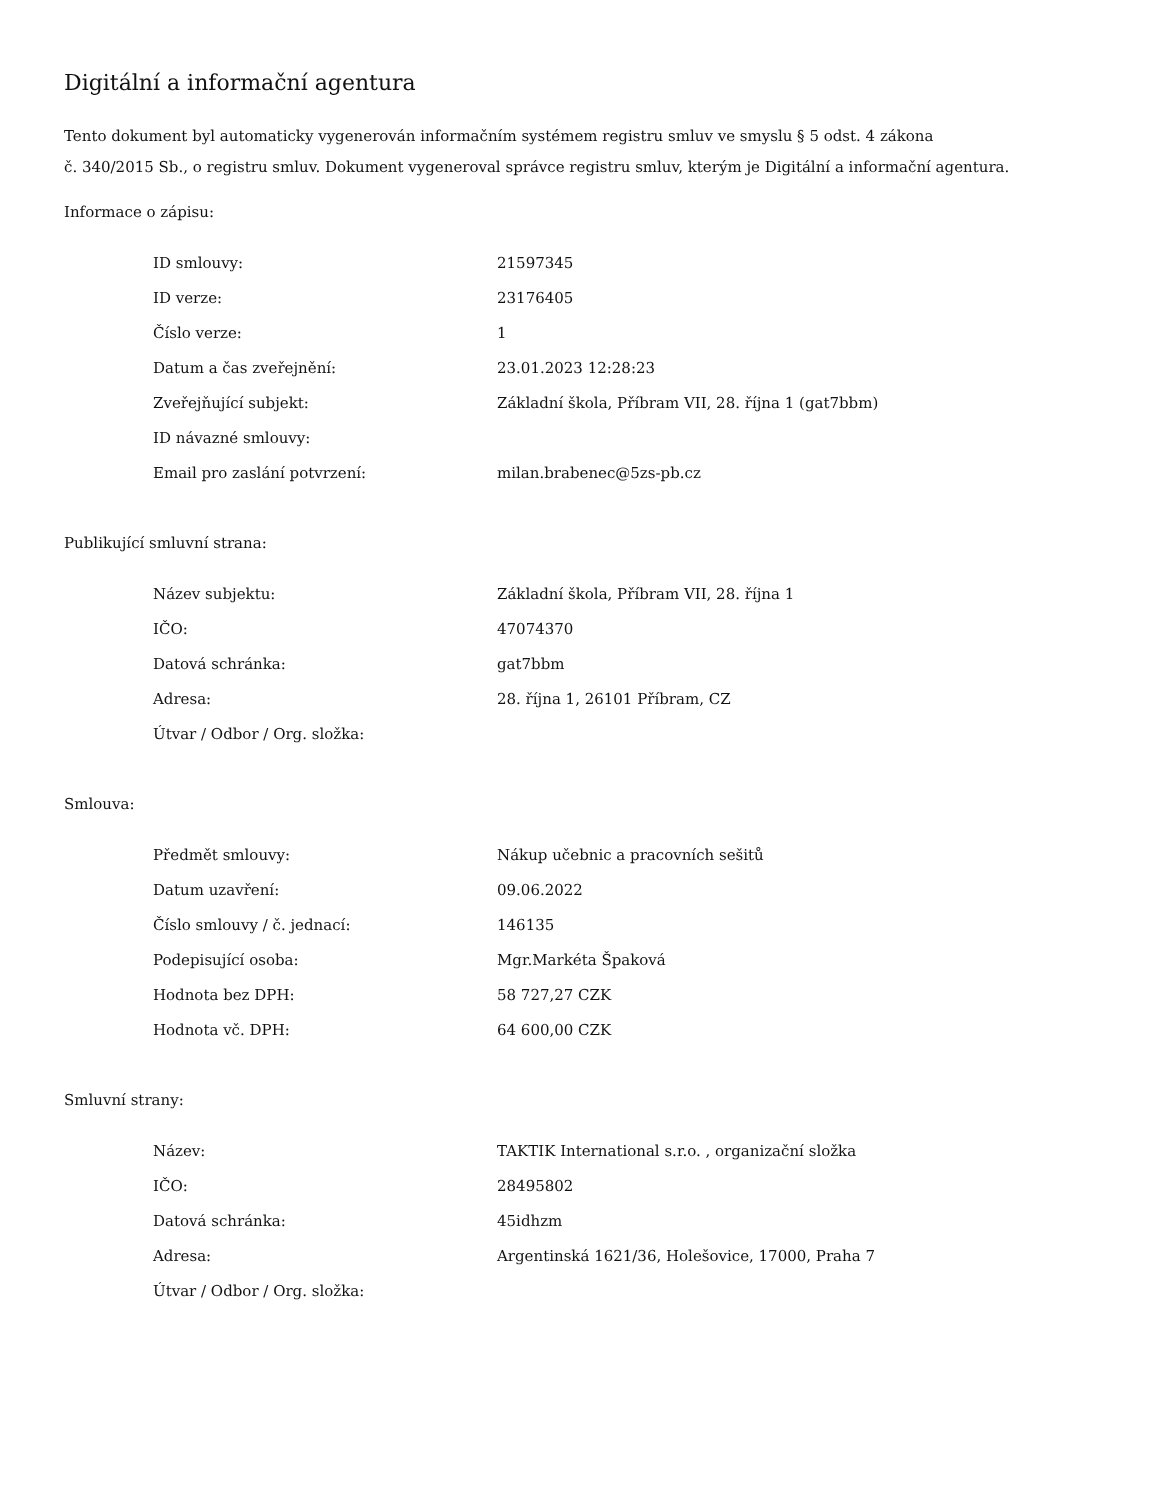Digitální a informační agentura
Tento dokument byl automaticky vygenerován informačním systémem registru smluv ve smyslu § 5 odst. 4 zákona
č. 340/2015 Sb., o registru smluv. Dokument vygeneroval správce registru smluv, kterým je Digitální a informační agentura.
Informace o zápisu:
| ID smlouvy: | 21597345 |
| ID verze: | 23176405 |
| Číslo verze: | 1 |
| Datum a čas zveřejnění: | 23.01.2023 12:28:23 |
| Zveřejňující subjekt: | Základní škola, Příbram VII, 28. října 1 (gat7bbm) |
| ID návazné smlouvy: | |
| Email pro zaslání potvrzení: | milan.brabenec@5zs-pb.cz |
Publikující smluvní strana:
| Název subjektu: | Základní škola, Příbram VII, 28. října 1 |
| IČO: | 47074370 |
| Datová schránka: | gat7bbm |
| Adresa: | 28. října 1, 26101 Příbram, CZ |
| Útvar / Odbor / Org. složka: | |
Smlouva:
| Předmět smlouvy: | Nákup učebnic a pracovních sešitů |
| Datum uzavření: | 09.06.2022 |
| Číslo smlouvy / č. jednací: | 146135 |
| Podepisující osoba: | Mgr.Markéta Špaková |
| Hodnota bez DPH: | 58 727,27 CZK |
| Hodnota vč. DPH: | 64 600,00 CZK |
Smluvní strany:
| Název: | TAKTIK International s.r.o. , organizační složka |
| IČO: | 28495802 |
| Datová schránka: | 45idhzm |
| Adresa: | Argentinská 1621/36, Holešovice, 17000, Praha 7 |
| Útvar / Odbor / Org. složka: | |